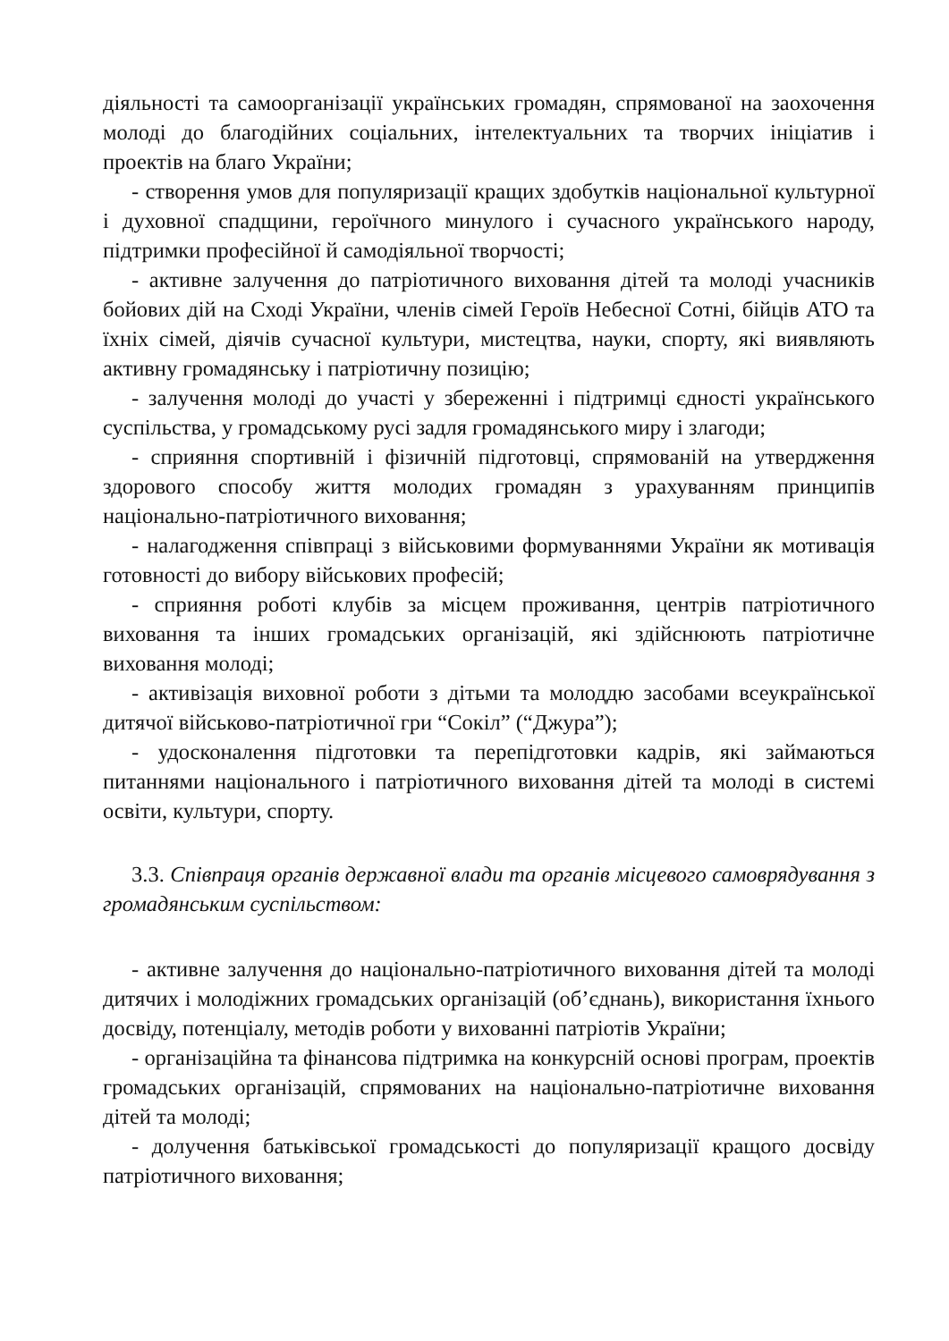діяльності та самоорганізації українських громадян, спрямованої на заохочення молоді до благодійних соціальних, інтелектуальних та творчих ініціатив і проектів на благо України;
- створення умов для популяризації кращих здобутків національної культурної і духовної спадщини, героїчного минулого і сучасного українського народу, підтримки професійної й самодіяльної творчості;
- активне залучення до патріотичного виховання дітей та молоді учасників бойових дій на Сході України, членів сімей Героїв Небесної Сотні, бійців АТО та їхніх сімей, діячів сучасної культури, мистецтва, науки, спорту, які виявляють активну громадянську і патріотичну позицію;
- залучення молоді до участі у збереженні і підтримці єдності українського суспільства, у громадському русі задля громадянського миру і злагоди;
- сприяння спортивній і фізичній підготовці, спрямованій на утвердження здорового способу життя молодих громадян з урахуванням принципів національно-патріотичного виховання;
- налагодження співпраці з військовими формуваннями України як мотивація готовності до вибору військових професій;
- сприяння роботі клубів за місцем проживання, центрів патріотичного виховання та інших громадських організацій, які здійснюють патріотичне виховання молоді;
- активізація виховної роботи з дітьми та молоддю засобами всеукраїнської дитячої військово-патріотичної гри “Сокіл” (“Джура”);
- удосконалення підготовки та перепідготовки кадрів, які займаються питаннями національного і патріотичного виховання дітей та молоді в системі освіти, культури, спорту.
3.3. Співпраця органів державної влади та органів місцевого самоврядування з громадянським суспільством:
- активне залучення до національно-патріотичного виховання дітей та молоді дитячих і молодіжних громадських організацій (об’єднань), використання їхнього досвіду, потенціалу, методів роботи у вихованні патріотів України;
- організаційна та фінансова підтримка на конкурсній основі програм, проектів громадських організацій, спрямованих на національно-патріотичне виховання дітей та молоді;
- долучення батьківської громадськості до популяризації кращого досвіду патріотичного виховання;